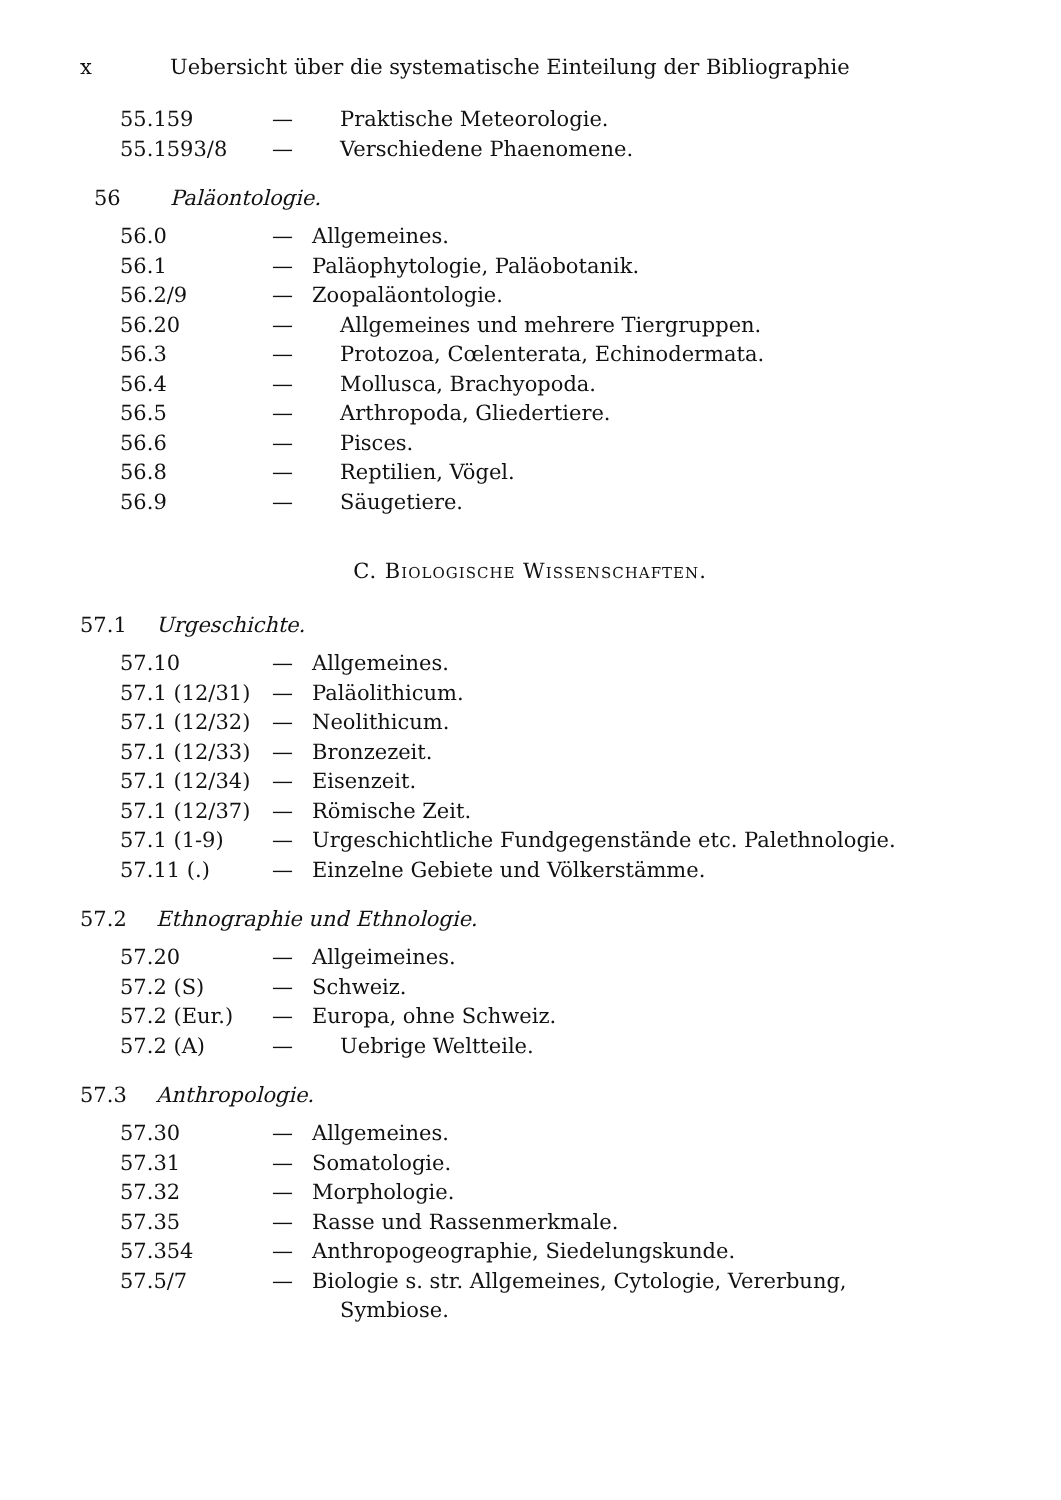x Uebersicht über die systematische Einteilung der Bibliographie
55.159 — Praktische Meteorologie.
55.1593/8 — Verschiedene Phaenomene.
56 Paläontologie.
56.0 — Allgemeines.
56.1 — Paläophytologie, Paläobotanik.
56.2/9 — Zoopaläontologie.
56.20 — Allgemeines und mehrere Tiergruppen.
56.3 — Protozoa, Cœlenterata, Echinodermata.
56.4 — Mollusca, Brachyopoda.
56.5 — Arthropoda, Gliedertiere.
56.6 — Pisces.
56.8 — Reptilien, Vögel.
56.9 — Säugetiere.
C. BIOLOGISCHE WISSENSCHAFTEN.
57.1 Urgeschichte.
57.10 — Allgemeines.
57.1 (12/31) — Paläolithicum.
57.1 (12/32) — Neolithicum.
57.1 (12/33) — Bronzezeit.
57.1 (12/34) — Eisenzeit.
57.1 (12/37) — Römische Zeit.
57.1 (1-9) — Urgeschichtliche Fundgegenstände etc. Palethnologie.
57.11 (.) — Einzelne Gebiete und Völkerstämme.
57.2 Ethnographie und Ethnologie.
57.20 — Allgeimeines.
57.2 (S) — Schweiz.
57.2 (Eur.) — Europa, ohne Schweiz.
57.2 (A) — Uebrige Weltteile.
57.3 Anthropologie.
57.30 — Allgemeines.
57.31 — Somatologie.
57.32 — Morphologie.
57.35 — Rasse und Rassenmerkmale.
57.354 — Anthropogeographie, Siedelungskunde.
57.5/7 — Biologie s. str. Allgemeines, Cytologie, Vererbung,
Symbiose.